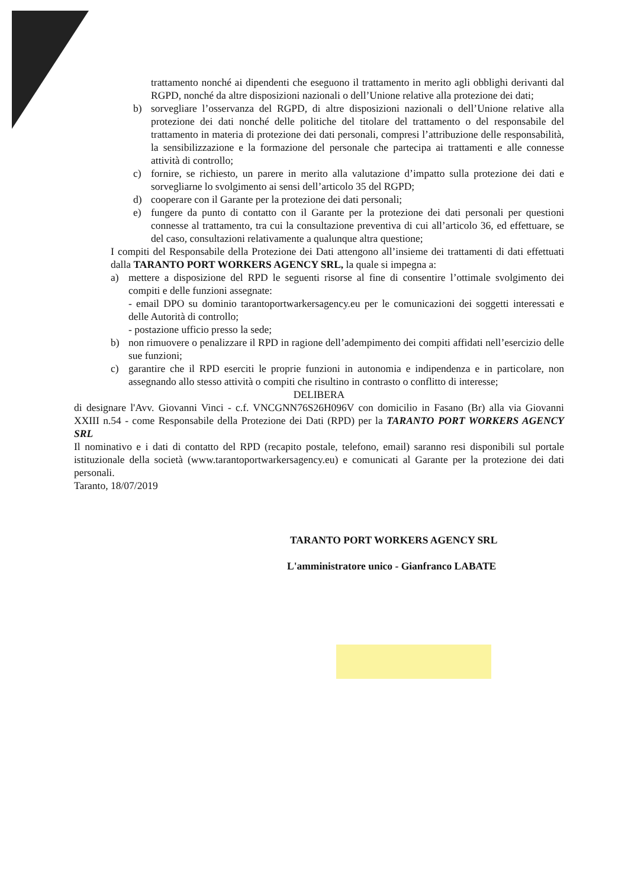trattamento nonché ai dipendenti che eseguono il trattamento in merito agli obblighi derivanti dal RGPD, nonché da altre disposizioni nazionali o dell’Unione relative alla protezione dei dati;
b) sorvegliare l’osservanza del RGPD, di altre disposizioni nazionali o dell’Unione relative alla protezione dei dati nonché delle politiche del titolare del trattamento o del responsabile del trattamento in materia di protezione dei dati personali, compresi l’attribuzione delle responsabilità, la sensibilizzazione e la formazione del personale che partecipa ai trattamenti e alle connesse attività di controllo;
c) fornire, se richiesto, un parere in merito alla valutazione d’impatto sulla protezione dei dati e sorvegliarne lo svolgimento ai sensi dell’articolo 35 del RGPD;
d) cooperare con il Garante per la protezione dei dati personali;
e) fungere da punto di contatto con il Garante per la protezione dei dati personali per questioni connesse al trattamento, tra cui la consultazione preventiva di cui all’articolo 36, ed effettuare, se del caso, consultazioni relativamente a qualunque altra questione;
I compiti del Responsabile della Protezione dei Dati attengono all’insieme dei trattamenti di dati effettuati dalla TARANTO PORT WORKERS AGENCY SRL, la quale si impegna a:
a) mettere a disposizione del RPD le seguenti risorse al fine di consentire l’ottimale svolgimento dei compiti e delle funzioni assegnate:
- email DPO su dominio tarantoportwarkersagency.eu per le comunicazioni dei soggetti interessati e delle Autorità di controllo;
- postazione ufficio presso la sede;
b) non rimuovere o penalizzare il RPD in ragione dell’adempimento dei compiti affidati nell’esercizio delle sue funzioni;
c) garantire che il RPD eserciti le proprie funzioni in autonomia e indipendenza e in particolare, non assegnando allo stesso attività o compiti che risultino in contrasto o conflitto di interesse;
DELIBERA
di designare l'Avv. Giovanni Vinci - c.f. VNCGNN76S26H096V con domicilio in Fasano (Br) alla via Giovanni XXIII n.54 - come Responsabile della Protezione dei Dati (RPD) per la TARANTO PORT WORKERS AGENCY SRL
Il nominativo e i dati di contatto del RPD (recapito postale, telefono, email) saranno resi disponibili sul portale istituzionale della società (www.tarantoportwarkersagency.eu) e comunicati al Garante per la protezione dei dati personali.
Taranto, 18/07/2019
TARANTO PORT WORKERS AGENCY SRL
L'amministratore unico - Gianfranco LABATE